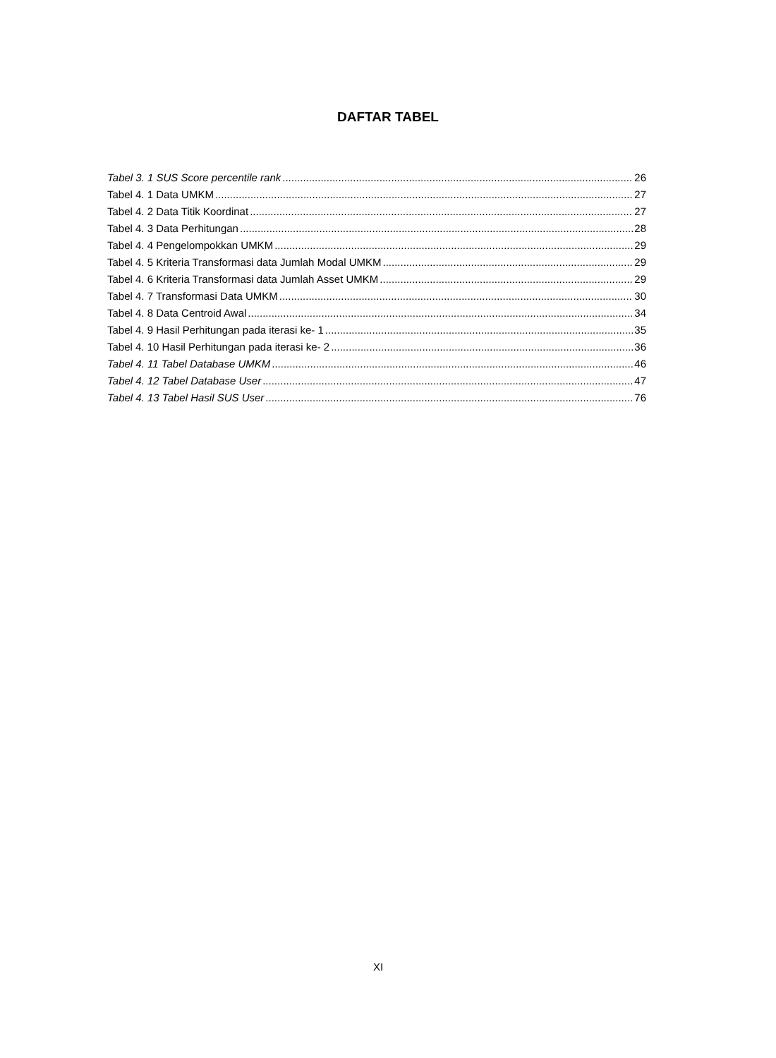DAFTAR TABEL
Tabel 3. 1 SUS Score percentile rank 26
Tabel 4. 1 Data UMKM 27
Tabel 4. 2 Data Titik Koordinat 27
Tabel 4. 3 Data Perhitungan 28
Tabel 4. 4 Pengelompokkan UMKM 29
Tabel 4. 5 Kriteria Transformasi data Jumlah Modal UMKM 29
Tabel 4. 6 Kriteria Transformasi data Jumlah Asset UMKM 29
Tabel 4. 7 Transformasi Data UMKM 30
Tabel 4. 8 Data Centroid Awal 34
Tabel 4. 9 Hasil Perhitungan pada iterasi ke- 1 35
Tabel 4. 10 Hasil Perhitungan pada iterasi ke- 2 36
Tabel 4. 11 Tabel Database UMKM 46
Tabel 4. 12 Tabel Database User 47
Tabel 4. 13 Tabel Hasil SUS User 76
XI